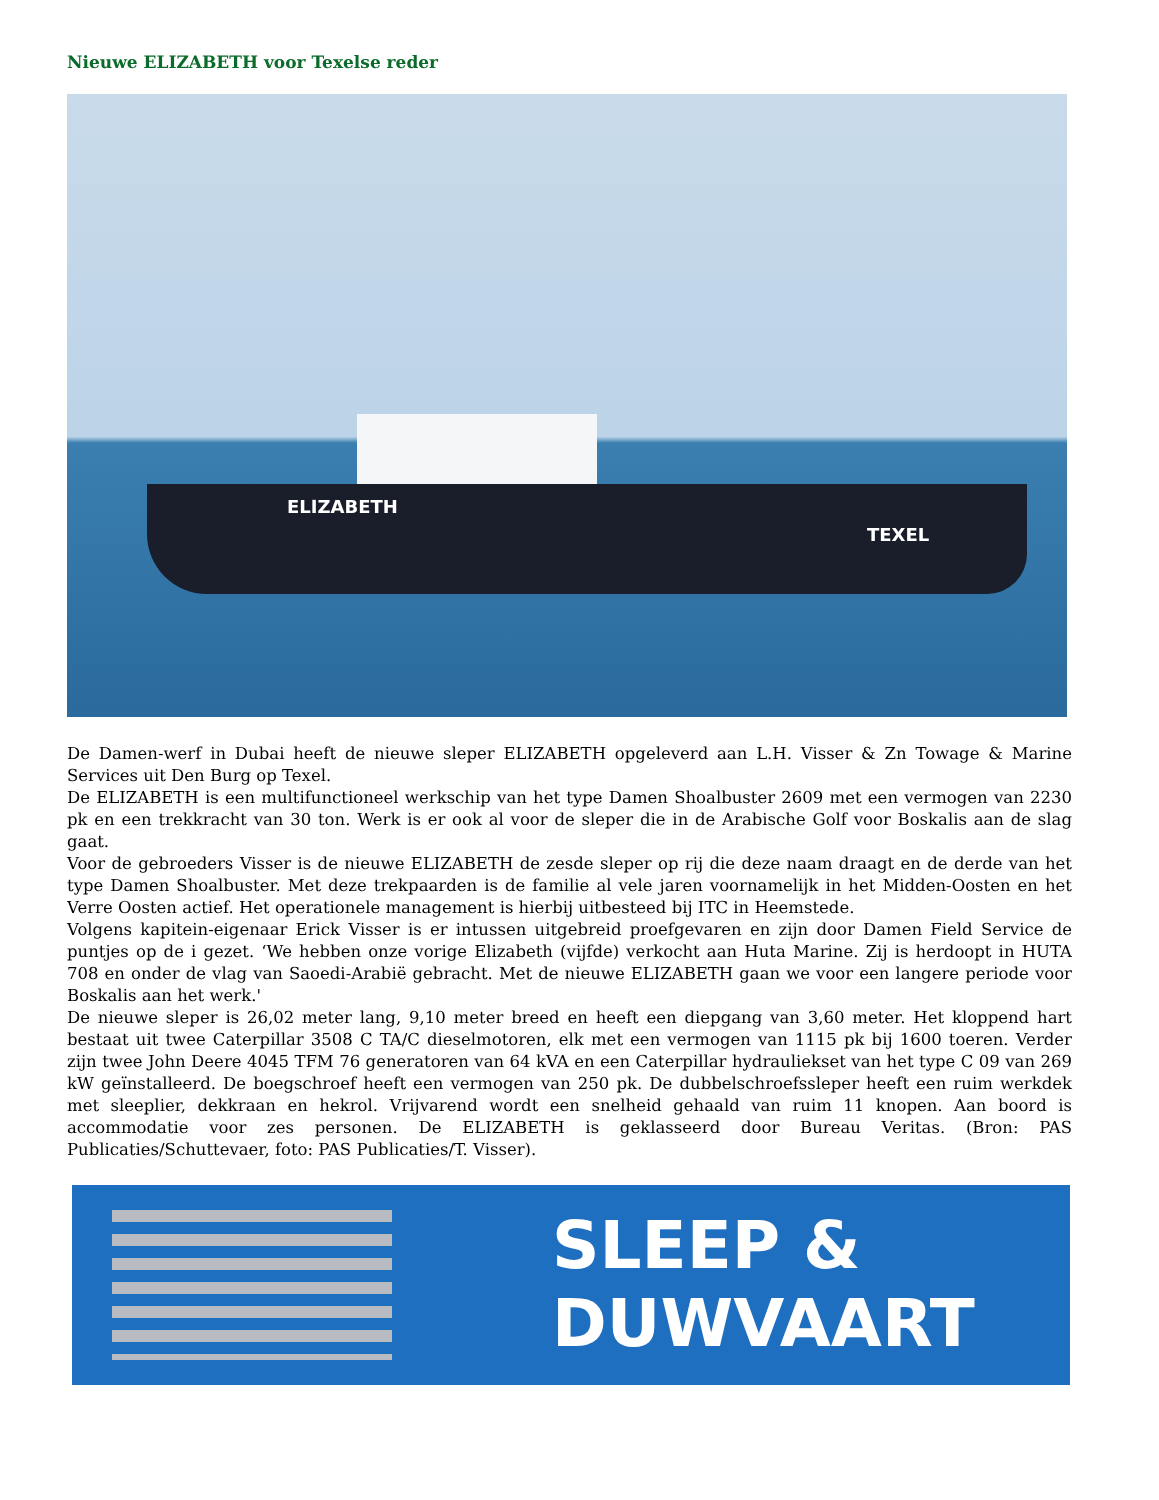Nieuwe ELIZABETH voor Texelse reder
ELIZABETH
TEXEL
De Damen-werf in Dubai heeft de nieuwe sleper ELIZABETH opgeleverd aan L.H. Visser & Zn Towage & Marine Services uit Den Burg op Texel.
De ELIZABETH is een multifunctioneel werkschip van het type Damen Shoalbuster 2609 met een vermogen van 2230 pk en een trekkracht van 30 ton. Werk is er ook al voor de sleper die in de Arabische Golf voor Boskalis aan de slag gaat.
Voor de gebroeders Visser is de nieuwe ELIZABETH de zesde sleper op rij die deze naam draagt en de derde van het type Damen Shoalbuster. Met deze trekpaarden is de familie al vele jaren voornamelijk in het Midden-Oosten en het Verre Oosten actief. Het operationele management is hierbij uitbesteed bij ITC in Heemstede.
Volgens kapitein-eigenaar Erick Visser is er intussen uitgebreid proefgevaren en zijn door Damen Field Service de puntjes op de i gezet. ‘We hebben onze vorige Elizabeth (vijfde) verkocht aan Huta Marine. Zij is herdoopt in HUTA 708 en onder de vlag van Saoedi-Arabië gebracht. Met de nieuwe ELIZABETH gaan we voor een langere periode voor Boskalis aan het werk.'
De nieuwe sleper is 26,02 meter lang, 9,10 meter breed en heeft een diepgang van 3,60 meter. Het kloppend hart bestaat uit twee Caterpillar 3508 C TA/C dieselmotoren, elk met een vermogen van 1115 pk bij 1600 toeren. Verder zijn twee John Deere 4045 TFM 76 generatoren van 64 kVA en een Caterpillar hydrauliekset van het type C 09 van 269 kW geïnstalleerd. De boegschroef heeft een vermogen van 250 pk. De dubbelschroefssleper heeft een ruim werkdek met sleeplier, dekkraan en hekrol. Vrijvarend wordt een snelheid gehaald van ruim 11 knopen. Aan boord is accommodatie voor zes personen. De ELIZABETH is geklasseerd door Bureau Veritas. (Bron: PAS Publicaties/Schuttevaer, foto: PAS Publicaties/T. Visser).
SLEEP &
DUWVAART